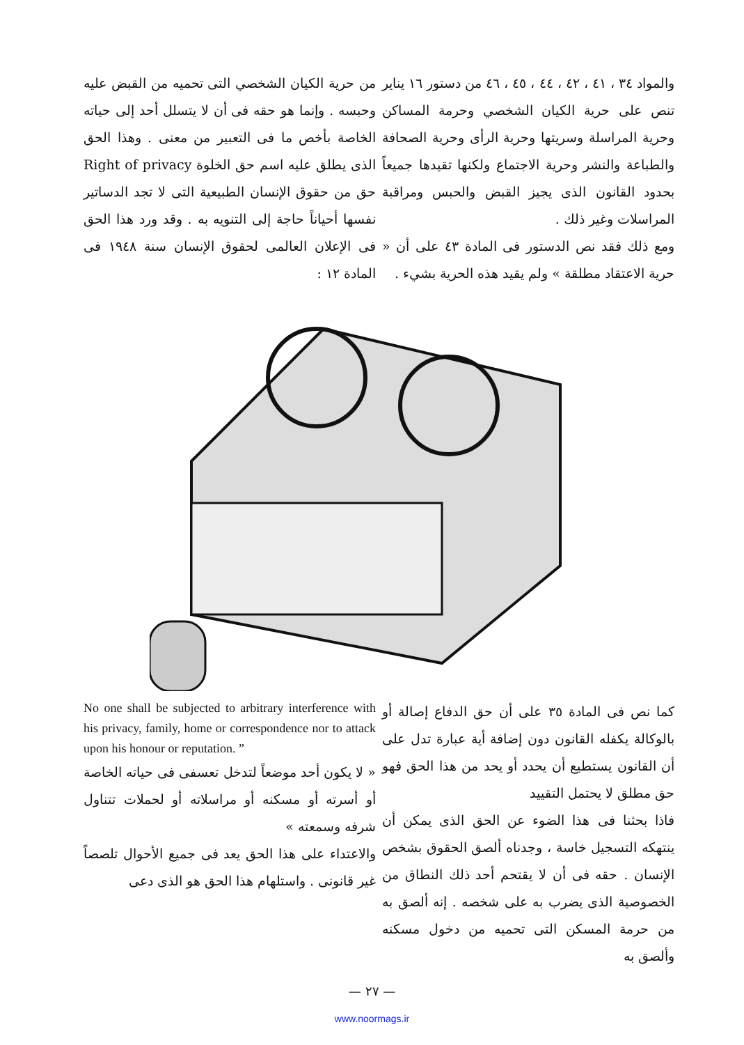والمواد ٣٤ ، ٤١ ، ٤٢ ، ٤٤ ، ٤٥ ، ٤٦ من دستور ١٦ يناير تنص على حرية الكيان الشخصي وحرمة المساكن وحرية المراسلة وسريتها وحرية الرأى وحرية الصحافة والطباعة والنشر وحرية الاجتماع ولكنها تقيدها جميعاً بحدود القانون الذى يجيز القبض والحبس ومراقبة المراسلات وغير ذلك .
ومع ذلك فقد نص الدستور فى المادة ٤٣ على أن « حرية الاعتقاد مطلقة » ولم يقيد هذه الحرية بشيء .
من حرية الكيان الشخصي التى تحميه من القبض عليه وحبسه . وإنما هو حقه فى أن لا يتسلل أحد إلى حياته الخاصة بأخص ما فى التعبير من معنى . وهذا الحق الذى يطلق عليه اسم حق الخلوة Right of privacy حق من حقوق الإنسان الطبيعية التى لا تجد الدساتير نفسها أحياناً حاجة إلى التنويه به . وقد ورد هذا الحق فى الإعلان العالمى لحقوق الإنسان سنة ١٩٤٨ فى المادة ١٢ :
كما نص فى المادة ٣٥ على أن حق الدفاع إصالة أو بالوكالة يكفله القانون دون إضافة أية عبارة تدل على أن القانون يستطيع أن يحدد أو يحد من هذا الحق فهو حق مطلق لا يحتمل التقييد
فاذا بحثنا فى هذا الضوء عن الحق الذى يمكن أن ينتهكه التسجيل خاسة ، وجدناه ألصق الحقوق بشخص الإنسان . حقه فى أن لا يقتحم أحد ذلك النطاق من الخصوصية الذى يضرب به على شخصه . إنه ألصق به من حرمة المسكن التى تحميه من دخول مسكنه وألصق به
No one shall be subjected to arbitrary interference with his privacy, family, home or correspondence nor to attack upon his honour or reputation. ”
« لا يكون أحد موضعاً لتدخل تعسفى فى حياته الخاصة أو أسرته أو مسكنه أو مراسلاته أو لحملات تتناول شرفه وسمعته »
والاعتداء على هذا الحق يعد فى جميع الأحوال تلصصاً غير قانونى . واستلهام هذا الحق هو الذى دعى
— ٢٧ —
www.noormags.ir